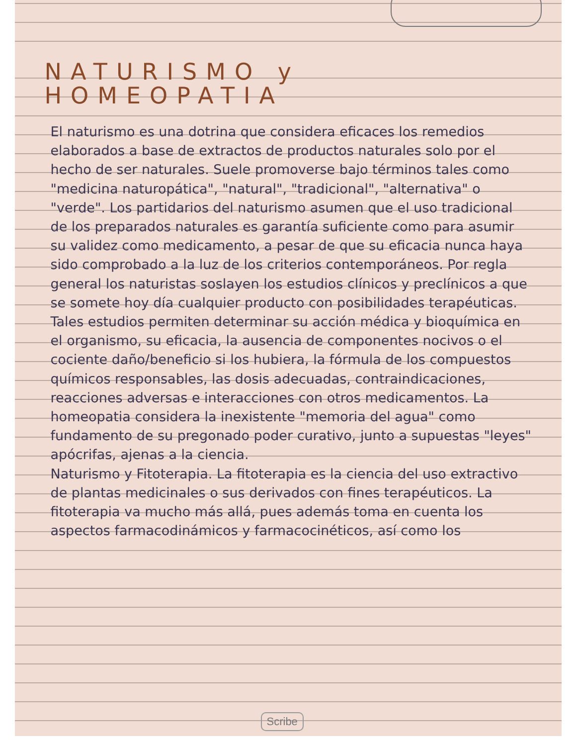NATURISMO y HOMEOPATIA
El naturismo es una dotrina que considera eficaces los remedios elaborados a base de extractos de productos naturales solo por el hecho de ser naturales. Suele promoverse bajo términos tales como "medicina naturopática", "natural", "tradicional", "alternativa" o "verde". Los partidarios del naturismo asumen que el uso tradicional de los preparados naturales es garantía suficiente como para asumir su validez como medicamento, a pesar de que su eficacia nunca haya sido comprobado a la luz de los criterios contemporáneos. Por regla general los naturistas soslayen los estudios clínicos y preclínicos a que se somete hoy día cualquier producto con posibilidades terapéuticas. Tales estudios permiten determinar su acción médica y bioquímica en el organismo, su eficacia, la ausencia de componentes nocivos o el cociente daño/beneficio si los hubiera, la fórmula de los compuestos químicos responsables, las dosis adecuadas, contraindicaciones, reacciones adversas e interacciones con otros medicamentos. La homeopatia considera la inexistente "memoria del agua" como fundamento de su pregonado poder curativo, junto a supuestas "leyes" apócrifas, ajenas a la ciencia.
Naturismo y Fitoterapia. La fitoterapia es la ciencia del uso extractivo de plantas medicinales o sus derivados con fines terapéuticos. La fitoterapia va mucho más allá, pues además toma en cuenta los aspectos farmacodinámicos y farmacocinéticos, así como los
Scribe